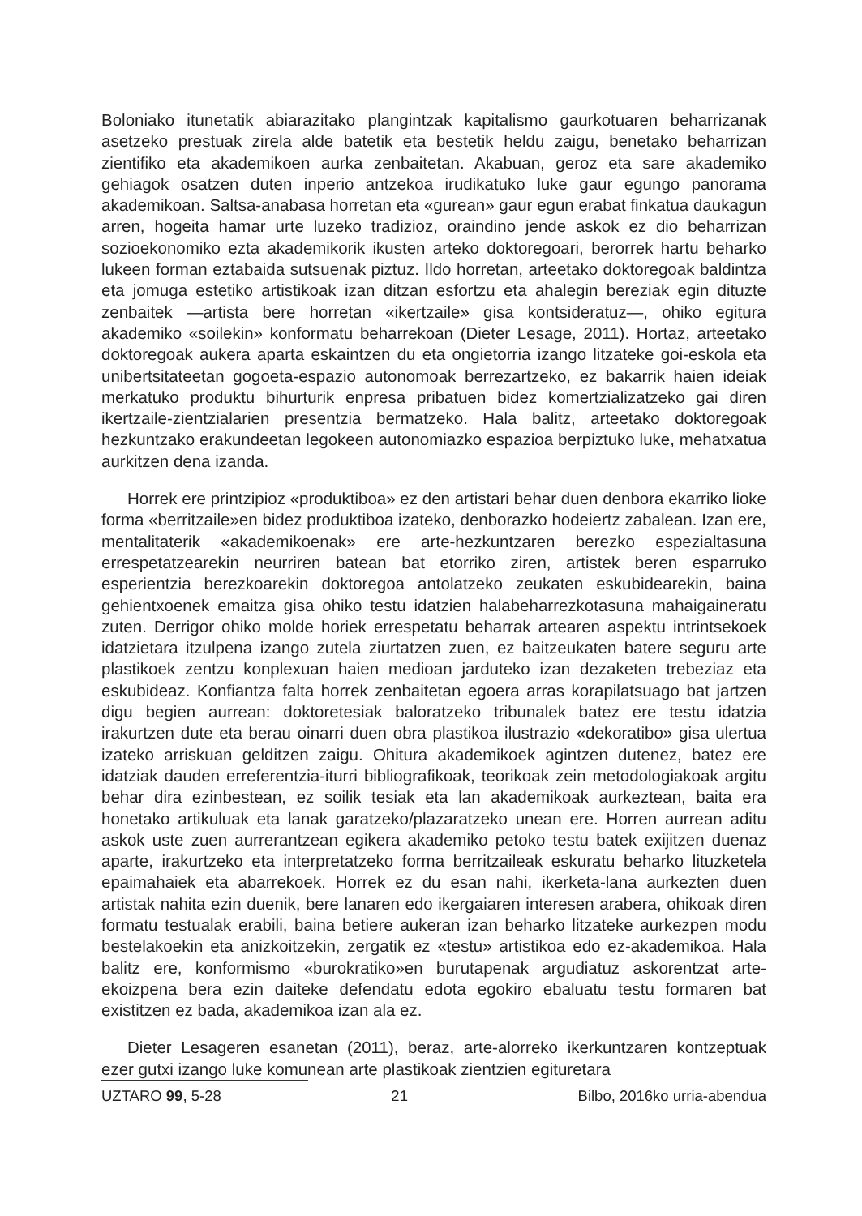Boloniako itunetatik abiarazitako plangintzak kapitalismo gaurkotuaren beharrizanak asetzeko prestuak zirela alde batetik eta bestetik heldu zaigu, benetako beharrizan zientifiko eta akademikoen aurka zenbaitetan. Akabuan, geroz eta sare akademiko gehiagok osatzen duten inperio antzekoa irudikatuko luke gaur egungo panorama akademikoan. Saltsa-anabasa horretan eta «gurean» gaur egun erabat finkatua daukagun arren, hogeita hamar urte luzeko tradizioz, oraindino jende askok ez dio beharrizan sozioekonomiko ezta akademikorik ikusten arteko doktoregoari, berorrek hartu beharko lukeen forman eztabaida sutsuenak piztuz. Ildo horretan, arteetako doktoregoak baldintza eta jomuga estetiko artistikoak izan ditzan esfortzu eta ahalegin bereziak egin dituzte zenbaitek —artista bere horretan «ikertzaile» gisa kontsideratuz—, ohiko egitura akademiko «soilekin» konformatu beharrekoan (Dieter Lesage, 2011). Hortaz, arteetako doktoregoak aukera aparta eskaintzen du eta ongietorria izango litzateke goi-eskola eta unibertsitateetan gogoeta-espazio autonomoak berrezartzeko, ez bakarrik haien ideiak merkatuko produktu bihurturik enpresa pribatuen bidez komertzializatzeko gai diren ikertzaile-zientzialarien presentzia bermatzeko. Hala balitz, arteetako doktoregoak hezkuntzako erakundeetan legokeen autonomiazko espazioa berpiztuko luke, mehatxatua aurkitzen dena izanda.
Horrek ere printzipioz «produktiboa» ez den artistari behar duen denbora ekarriko lioke forma «berritzaile»en bidez produktiboa izateko, denborazko hodeiertz zabalean. Izan ere, mentalitaterik «akademikoenak» ere arte-hezkuntzaren berezko espezialtasuna errespetatzearekin neurriren batean bat etorriko ziren, artistek beren esparruko esperientzia berezkoarekin doktoregoa antolatzeko zeukaten eskubidearekin, baina gehientxoenek emaitza gisa ohiko testu idatzien halabeharrezkotasuna mahaigaineratu zuten. Derrigor ohiko molde horiek errespetatu beharrak artearen aspektu intrintsekoek idatzietara itzulpena izango zutela ziurtatzen zuen, ez baitzeukaten batere seguru arte plastikoek zentzu konplexuan haien medioan jarduteko izan dezaketen trebeziaz eta eskubideaz. Konfiantza falta horrek zenbaitetan egoera arras korapilatsuago bat jartzen digu begien aurrean: doktoretesiak baloratzeko tribunalek batez ere testu idatzia irakurtzen dute eta berau oinarri duen obra plastikoa ilustrazio «dekoratibo» gisa ulertua izateko arriskuan gelditzen zaigu. Ohitura akademikoek agintzen dutenez, batez ere idatziak dauden erreferentzia-iturri bibliografikoak, teorikoak zein metodologiakoak argitu behar dira ezinbestean, ez soilik tesiak eta lan akademikoak aurkeztean, baita era honetako artikuluak eta lanak garatzeko/plazaratzeko unean ere. Horren aurrean aditu askok uste zuen aurrerantzean egikera akademiko petoko testu batek exijitzen duenaz aparte, irakurtzeko eta interpretatzeko forma berritzaileak eskuratu beharko lituzketela epaimahaiek eta abarrekoek. Horrek ez du esan nahi, ikerketa-lana aurkezten duen artistak nahita ezin duenik, bere lanaren edo ikergaiaren interesen arabera, ohikoak diren formatu testualak erabili, baina betiere aukeran izan beharko litzateke aurkezpen modu bestelakoekin eta anizkoitzekin, zergatik ez «testu» artistikoa edo ez-akademikoa. Hala balitz ere, konformismo «burokratiko»en burutapenak argudiatuz askorentzat arte-ekoizpena bera ezin daiteke defendatu edota egokiro ebaluatu testu formaren bat existitzen ez bada, akademikoa izan ala ez.
Dieter Lesageren esanetan (2011), beraz, arte-alorreko ikerkuntzaren kontzeptuak ezer gutxi izango luke komunean arte plastikoak zientzien egituretara
UZTARO 99, 5-28 21 Bilbo, 2016ko urria-abendua